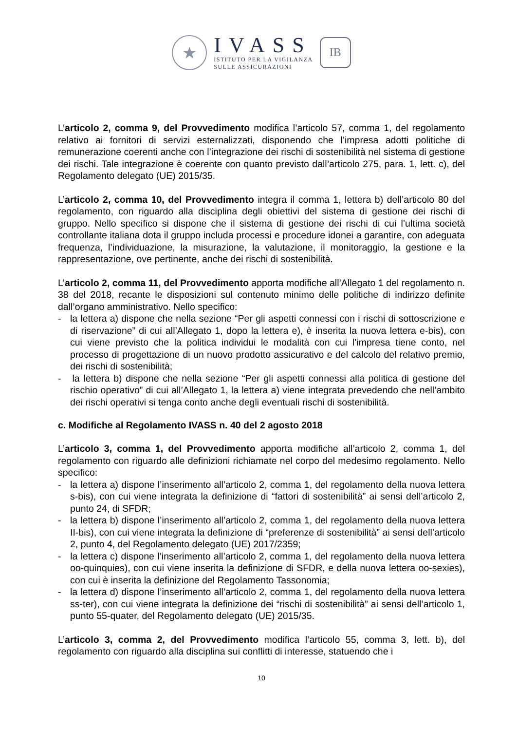★
IVASS
ISTITUTO PER LA VIGILANZA
SULLE ASSICURAZIONI
IB
L’articolo 2, comma 9, del Provvedimento modifica l’articolo 57, comma 1, del regolamento relativo ai fornitori di servizi esternalizzati, disponendo che l’impresa adotti politiche di remunerazione coerenti anche con l’integrazione dei rischi di sostenibilità nel sistema di gestione dei rischi. Tale integrazione è coerente con quanto previsto dall’articolo 275, para. 1, lett. c), del Regolamento delegato (UE) 2015/35.
L’articolo 2, comma 10, del Provvedimento integra il comma 1, lettera b) dell’articolo 80 del regolamento, con riguardo alla disciplina degli obiettivi del sistema di gestione dei rischi di gruppo. Nello specifico si dispone che il sistema di gestione dei rischi di cui l’ultima società controllante italiana dota il gruppo includa processi e procedure idonei a garantire, con adeguata frequenza, l’individuazione, la misurazione, la valutazione, il monitoraggio, la gestione e la rappresentazione, ove pertinente, anche dei rischi di sostenibilità.
L’articolo 2, comma 11, del Provvedimento apporta modifiche all’Allegato 1 del regolamento n. 38 del 2018, recante le disposizioni sul contenuto minimo delle politiche di indirizzo definite dall’organo amministrativo. Nello specifico:
- la lettera a) dispone che nella sezione “Per gli aspetti connessi con i rischi di sottoscrizione e di riservazione” di cui all’Allegato 1, dopo la lettera e), è inserita la nuova lettera e-bis), con cui viene previsto che la politica individui le modalità con cui l’impresa tiene conto, nel processo di progettazione di un nuovo prodotto assicurativo e del calcolo del relativo premio, dei rischi di sostenibilità;
- la lettera b) dispone che nella sezione “Per gli aspetti connessi alla politica di gestione del rischio operativo” di cui all’Allegato 1, la lettera a) viene integrata prevedendo che nell’ambito dei rischi operativi si tenga conto anche degli eventuali rischi di sostenibilità.
c. Modifiche al Regolamento IVASS n. 40 del 2 agosto 2018
L’articolo 3, comma 1, del Provvedimento apporta modifiche all’articolo 2, comma 1, del regolamento con riguardo alle definizioni richiamate nel corpo del medesimo regolamento. Nello specifico:
- la lettera a) dispone l’inserimento all’articolo 2, comma 1, del regolamento della nuova lettera s-bis), con cui viene integrata la definizione di “fattori di sostenibilità” ai sensi dell’articolo 2, punto 24, di SFDR;
- la lettera b) dispone l’inserimento all’articolo 2, comma 1, del regolamento della nuova lettera II-bis), con cui viene integrata la definizione di “preferenze di sostenibilità” ai sensi dell’articolo 2, punto 4, del Regolamento delegato (UE) 2017/2359;
- la lettera c) dispone l’inserimento all’articolo 2, comma 1, del regolamento della nuova lettera oo-quinquies), con cui viene inserita la definizione di SFDR, e della nuova lettera oo-sexies), con cui è inserita la definizione del Regolamento Tassonomia;
- la lettera d) dispone l’inserimento all’articolo 2, comma 1, del regolamento della nuova lettera ss-ter), con cui viene integrata la definizione dei “rischi di sostenibilità” ai sensi dell’articolo 1, punto 55-quater, del Regolamento delegato (UE) 2015/35.
L’articolo 3, comma 2, del Provvedimento modifica l’articolo 55, comma 3, lett. b), del regolamento con riguardo alla disciplina sui conflitti di interesse, statuendo che i
10